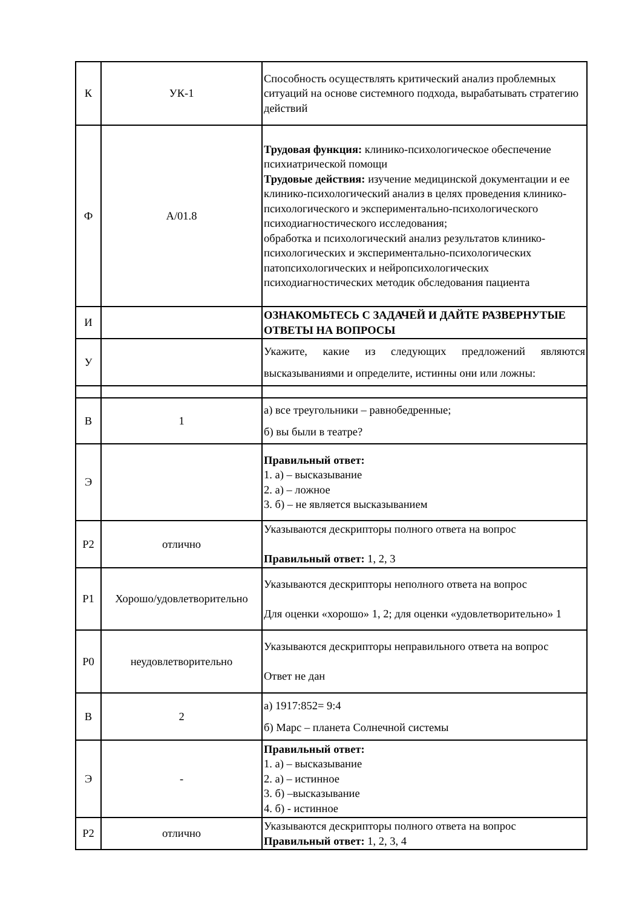| К | УК-1 | Способность осуществлять критический анализ проблемных ситуаций на основе системного подхода, вырабатывать стратегию действий |
| Ф | A/01.8 | Трудовая функция: клинико-психологическое обеспечение психиатрической помощи Трудовые действия: изучение медицинской документации и ее клинико-психологический анализ в целях проведения клинико-психологического и экспериментально-психологического психодиагностического исследования; обработка и психологический анализ результатов клинико-психологических и экспериментально-психологических патопсихологических и нейропсихологических психодиагностических методик обследования пациента |
| И | | ОЗНАКОМЬТЕСЬ С ЗАДАЧЕЙ И ДАЙТЕ РАЗВЕРНУТЫЕ ОТВЕТЫ НА ВОПРОСЫ |
| У | | Укажите, какие из следующих предложений являются высказываниями и определите, истинны они или ложны: |
| В | 1 | а) все треугольники – равнобедренные; б) вы были в театре? |
| Э | | Правильный ответ: 1. а) – высказывание 2. а) – ложное 3. б) – не является высказыванием |
| Р2 | отлично | Указываются дескрипторы полного ответа на вопрос Правильный ответ: 1, 2, 3 |
| Р1 | Хорошо/удовлетворительно | Указываются дескрипторы неполного ответа на вопрос Для оценки «хорошо» 1, 2; для оценки «удовлетворительно» 1 |
| Р0 | неудовлетворительно | Указываются дескрипторы неправильного ответа на вопрос Ответ не дан |
| В | 2 | а) 1917:852= 9:4 б) Марс – планета Солнечной системы |
| Э | - | Правильный ответ: 1. а) – высказывание 2. а) – истинное 3. б) –высказывание 4. б) - истинное |
| Р2 | отлично | Указываются дескрипторы полного ответа на вопрос Правильный ответ: 1, 2, 3, 4 |